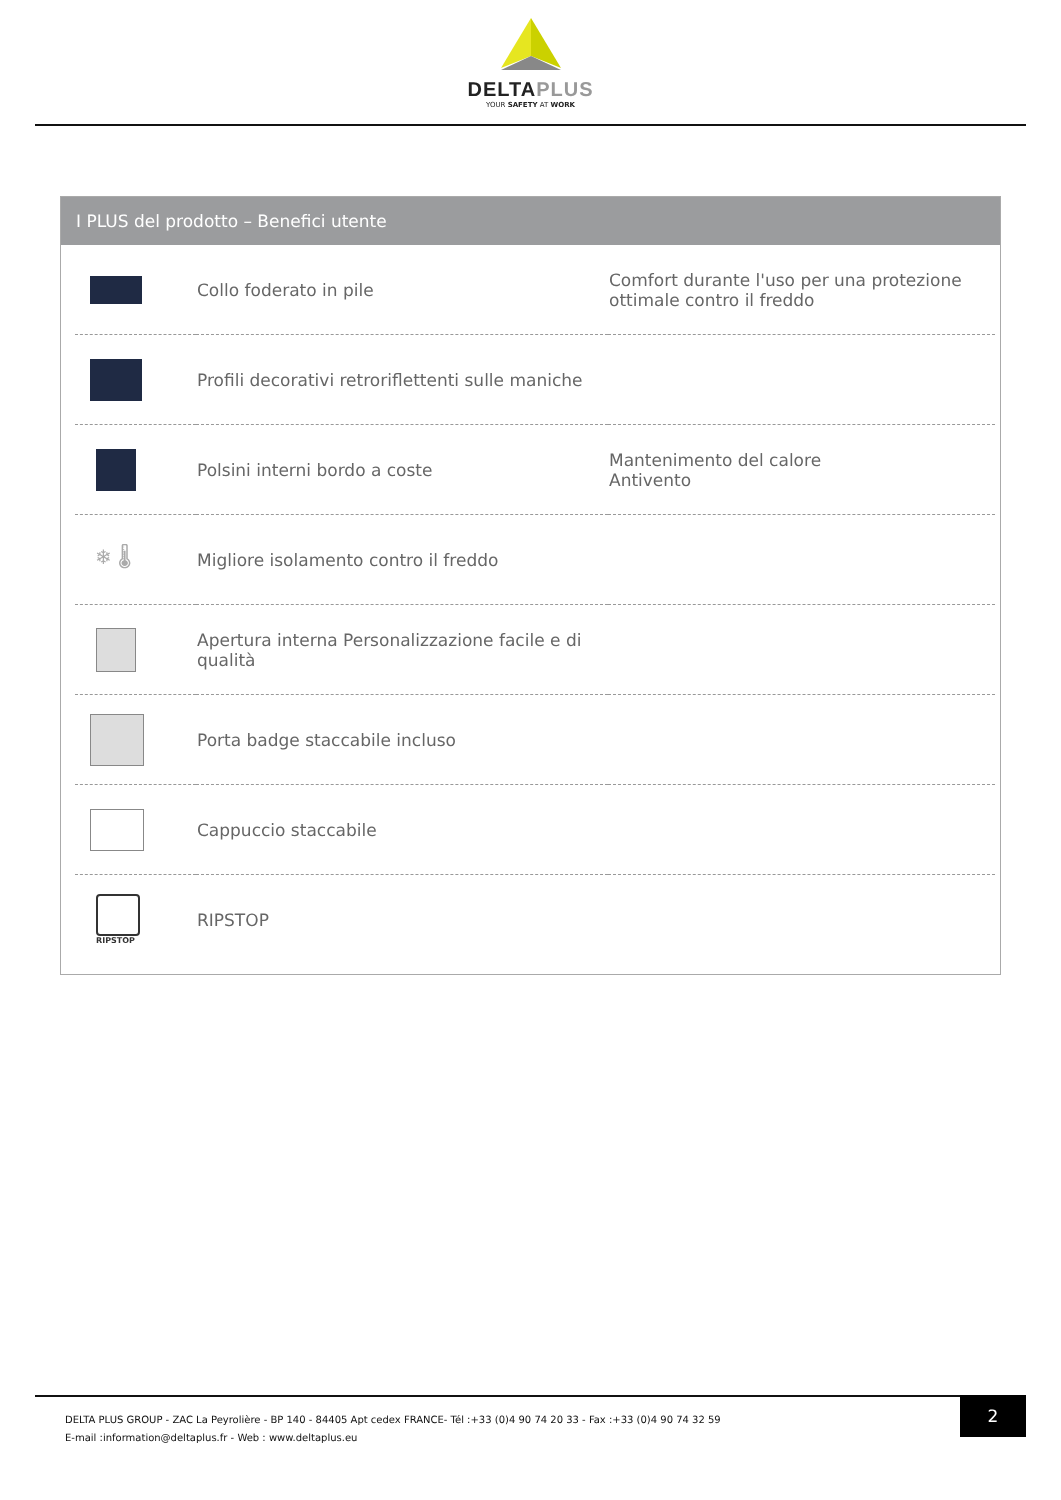DELTAPLUS
YOUR SAFETY AT WORK
I PLUS del prodotto – Benefici utente
| | Collo foderato in pile | Comfort durante l'uso per una protezione ottimale contro il freddo |
| | Profili decorativi retroriflettenti sulle maniche | |
| | Polsini interni bordo a coste | Mantenimento del calore Antivento |
| ❄ 🌡 | Migliore isolamento contro il freddo | |
| | Apertura interna Personalizzazione facile e di qualità | |
| | Porta badge staccabile incluso | |
| | Cappuccio staccabile | |
| RIPSTOP | RIPSTOP | |
DELTA PLUS GROUP - ZAC La Peyrolière - BP 140 - 84405 Apt cedex FRANCE- Tél :+33 (0)4 90 74 20 33 - Fax :+33 (0)4 90 74 32 59
E-mail :information@deltaplus.fr - Web : www.deltaplus.eu
2